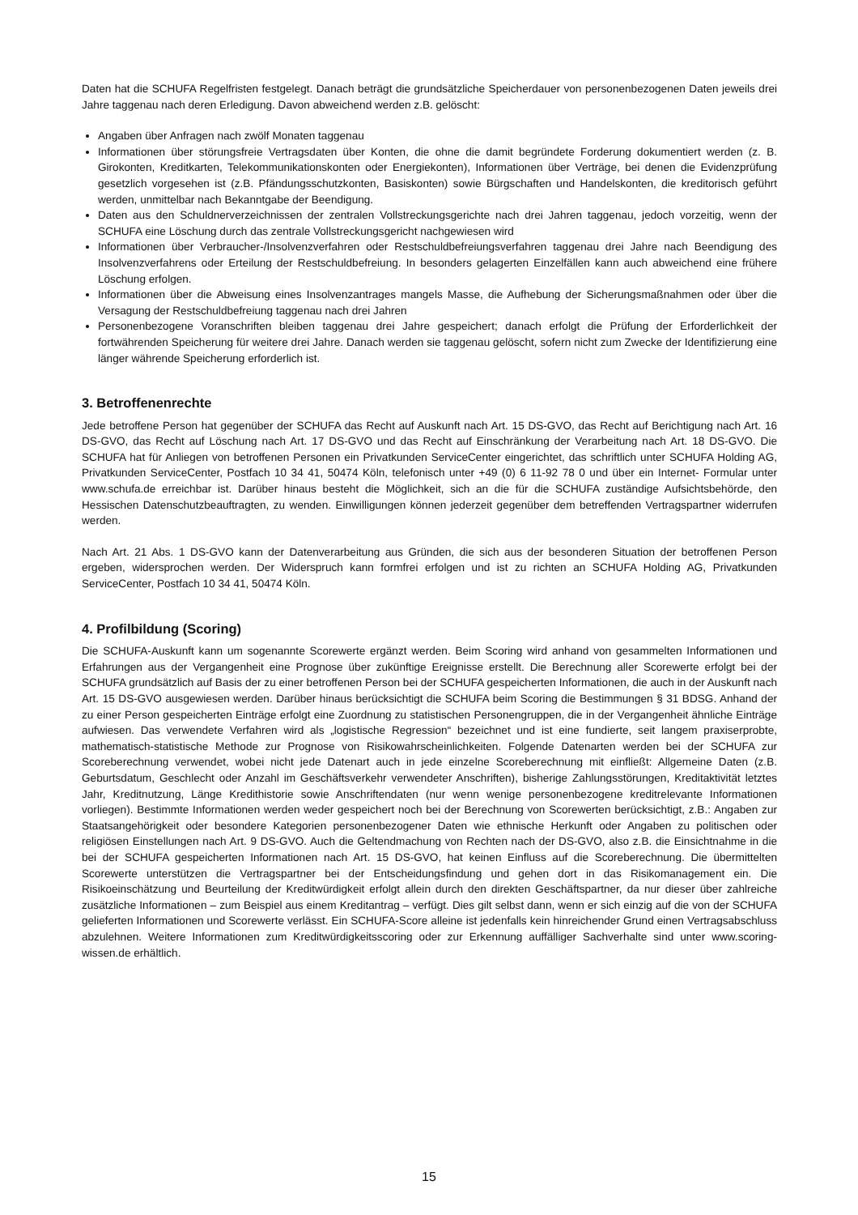Daten hat die SCHUFA Regelfristen festgelegt. Danach beträgt die grundsätzliche Speicherdauer von personenbezogenen Daten jeweils drei Jahre taggenau nach deren Erledigung. Davon abweichend werden z.B. gelöscht:
Angaben über Anfragen nach zwölf Monaten taggenau
Informationen über störungsfreie Vertragsdaten über Konten, die ohne die damit begründete Forderung dokumentiert werden (z. B. Girokonten, Kreditkarten, Telekommunikationskonten oder Energiekonten), Informationen über Verträge, bei denen die Evidenzprüfung gesetzlich vorgesehen ist (z.B. Pfändungsschutzkonten, Basiskonten) sowie Bürgschaften und Handelskonten, die kreditorisch geführt werden, unmittelbar nach Bekanntgabe der Beendigung.
Daten aus den Schuldnerverzeichnissen der zentralen Vollstreckungsgerichte nach drei Jahren taggenau, jedoch vorzeitig, wenn der SCHUFA eine Löschung durch das zentrale Vollstreckungsgericht nachgewiesen wird
Informationen über Verbraucher-/Insolvenzverfahren oder Restschuldbefreiungsverfahren taggenau drei Jahre nach Beendigung des Insolvenzverfahrens oder Erteilung der Restschuldbefreiung. In besonders gelagerten Einzelfällen kann auch abweichend eine frühere Löschung erfolgen.
Informationen über die Abweisung eines Insolvenzantrages mangels Masse, die Aufhebung der Sicherungsmaßnahmen oder über die Versagung der Restschuldbefreiung taggenau nach drei Jahren
Personenbezogene Voranschriften bleiben taggenau drei Jahre gespeichert; danach erfolgt die Prüfung der Erforderlichkeit der fortwährenden Speicherung für weitere drei Jahre. Danach werden sie taggenau gelöscht, sofern nicht zum Zwecke der Identifizierung eine länger währende Speicherung erforderlich ist.
3. Betroffenenrechte
Jede betroffene Person hat gegenüber der SCHUFA das Recht auf Auskunft nach Art. 15 DS-GVO, das Recht auf Berichtigung nach Art. 16 DS-GVO, das Recht auf Löschung nach Art. 17 DS-GVO und das Recht auf Einschränkung der Verarbeitung nach Art. 18 DS-GVO. Die SCHUFA hat für Anliegen von betroffenen Personen ein Privatkunden ServiceCenter eingerichtet, das schriftlich unter SCHUFA Holding AG, Privatkunden ServiceCenter, Postfach 10 34 41, 50474 Köln, telefonisch unter +49 (0) 6 11-92 78 0 und über ein Internet- Formular unter www.schufa.de erreichbar ist. Darüber hinaus besteht die Möglichkeit, sich an die für die SCHUFA zuständige Aufsichtsbehörde, den Hessischen Datenschutzbeauftragten, zu wenden. Einwilligungen können jederzeit gegenüber dem betreffenden Vertragspartner widerrufen werden.
Nach Art. 21 Abs. 1 DS-GVO kann der Datenverarbeitung aus Gründen, die sich aus der besonderen Situation der betroffenen Person ergeben, widersprochen werden. Der Widerspruch kann formfrei erfolgen und ist zu richten an SCHUFA Holding AG, Privatkunden ServiceCenter, Postfach 10 34 41, 50474 Köln.
4. Profilbildung (Scoring)
Die SCHUFA-Auskunft kann um sogenannte Scorewerte ergänzt werden. Beim Scoring wird anhand von gesammelten Informationen und Erfahrungen aus der Vergangenheit eine Prognose über zukünftige Ereignisse erstellt. Die Berechnung aller Scorewerte erfolgt bei der SCHUFA grundsätzlich auf Basis der zu einer betroffenen Person bei der SCHUFA gespeicherten Informationen, die auch in der Auskunft nach Art. 15 DS-GVO ausgewiesen werden. Darüber hinaus berücksichtigt die SCHUFA beim Scoring die Bestimmungen § 31 BDSG. Anhand der zu einer Person gespeicherten Einträge erfolgt eine Zuordnung zu statistischen Personengruppen, die in der Vergangenheit ähnliche Einträge aufwiesen. Das verwendete Verfahren wird als „logistische Regression“ bezeichnet und ist eine fundierte, seit langem praxiserprobte, mathematisch-statistische Methode zur Prognose von Risikowahrscheinlichkeiten. Folgende Datenarten werden bei der SCHUFA zur Scoreberechnung verwendet, wobei nicht jede Datenart auch in jede einzelne Scoreberechnung mit einfließt: Allgemeine Daten (z.B. Geburtsdatum, Geschlecht oder Anzahl im Geschäftsverkehr verwendeter Anschriften), bisherige Zahlungsstörungen, Kreditaktivität letztes Jahr, Kreditnutzung, Länge Kredithistorie sowie Anschriftendaten (nur wenn wenige personenbezogene kreditrelevante Informationen vorliegen). Bestimmte Informationen werden weder gespeichert noch bei der Berechnung von Scorewerten berücksichtigt, z.B.: Angaben zur Staatsangehörigkeit oder besondere Kategorien personenbezogener Daten wie ethnische Herkunft oder Angaben zu politischen oder religiösen Einstellungen nach Art. 9 DS-GVO. Auch die Geltendmachung von Rechten nach der DS-GVO, also z.B. die Einsichtnahme in die bei der SCHUFA gespeicherten Informationen nach Art. 15 DS-GVO, hat keinen Einfluss auf die Scoreberechnung. Die übermittelten Scorewerte unterstützen die Vertragspartner bei der Entscheidungsfindung und gehen dort in das Risikomanagement ein. Die Risikoeinschätzung und Beurteilung der Kreditwürdigkeit erfolgt allein durch den direkten Geschäftspartner, da nur dieser über zahlreiche zusätzliche Informationen – zum Beispiel aus einem Kreditantrag – verfügt. Dies gilt selbst dann, wenn er sich einzig auf die von der SCHUFA gelieferten Informationen und Scorewerte verlässt. Ein SCHUFA-Score alleine ist jedenfalls kein hinreichender Grund einen Vertragsabschluss abzulehnen. Weitere Informationen zum Kreditwürdigkeitsscoring oder zur Erkennung auffälliger Sachverhalte sind unter www.scoring-wissen.de erhältlich.
15